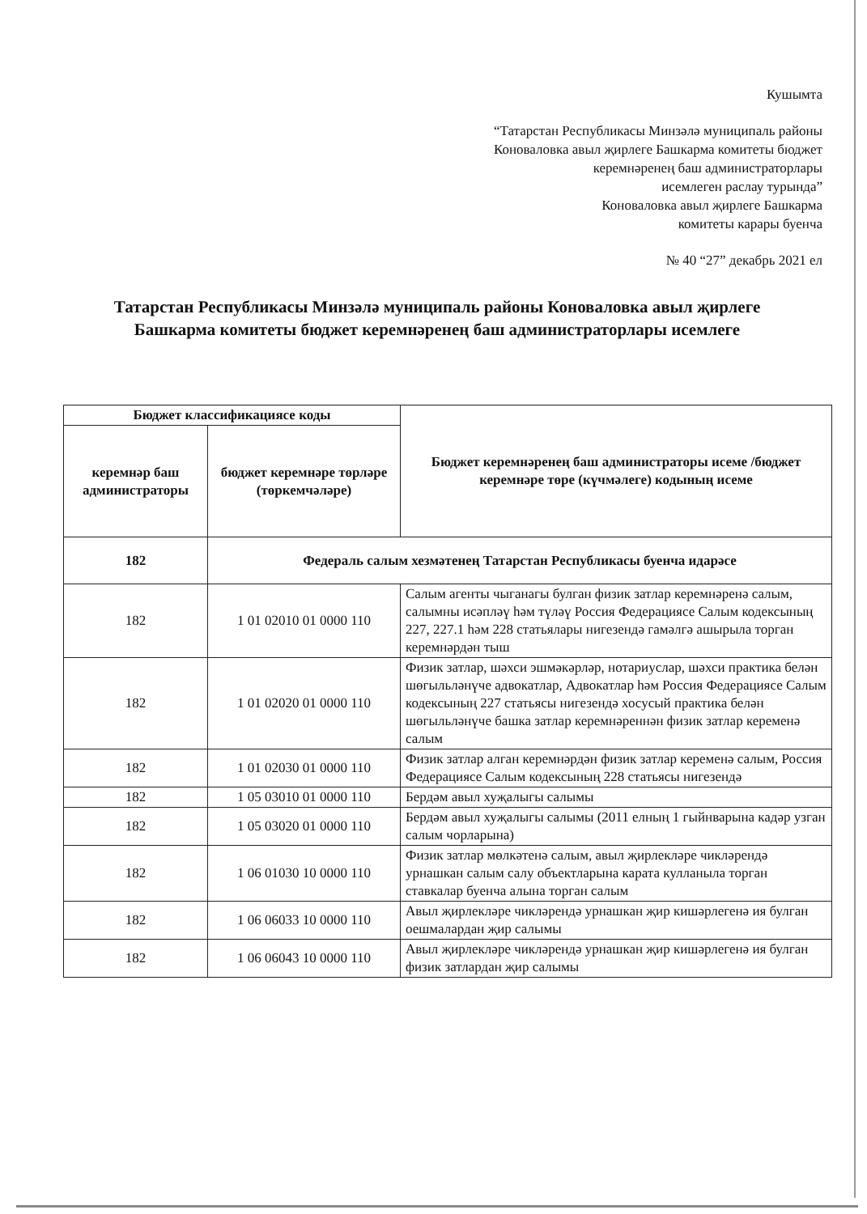Кушымта
“Татарстан Республикасы Минзәлә муниципаль районы
Коноваловка авыл җирлеге Башкарма комитеты бюджет
керемнәренең баш администраторлары
исемлеген раслау турында”
Коноваловка авыл җирлеге Башкарма
комитеты карары буенча
№ 40 “27” декабрь 2021 ел
Татарстан Республикасы Минзәлә муниципаль районы Коноваловка авыл җирлеге Башкарма комитеты бюджет керемнәренең баш администраторлары исемлеге
| Бюджет классификациясе коды | | Бюджет керемнәренең баш администраторы исеме /бюджет керемнәре төре (күчмәлеге) кодының исеме |
| --- | --- | --- |
| керемнәр баш администраторы | бюджет керемнәре төрләре (төркемчәләре) | |
| 182 | Федераль салым хезмәтенең Татарстан Республикасы буенча идарәсе | |
| 182 | 1 01 02010 01 0000 110 | Салым агенты чыганагы булган физик затлар керемнәренә салым, салымны исәпләү һәм түләү Россия Федерациясе Салым кодексының 227, 227.1 һәм 228 статьялары нигезендә гамәлгә ашырыла торган керемнәрдән тыш |
| 182 | 1 01 02020 01 0000 110 | Физик затлар, шәхси эшмәкәрләр, нотариуслар, шәхси практика белән шөгыльләнүче адвокатлар, Адвокатлар һәм Россия Федерациясе Салым кодексының 227 статьясы нигезендә хосусый практика белән шөгыльләнүче башка затлар керемнәреннән физик затлар кеременә салым |
| 182 | 1 01 02030 01 0000 110 | Физик затлар алган керемнәрдән физик затлар кеременә салым, Россия Федерациясе Салым кодексының 228 статьясы нигезендә |
| 182 | 1 05 03010 01 0000 110 | Бердәм авыл хуҗалыгы салымы |
| 182 | 1 05 03020 01 0000 110 | Бердәм авыл хуҗалыгы салымы (2011 елның 1 гыйнварына кадәр узган салым чорларына) |
| 182 | 1 06 01030 10 0000 110 | Физик затлар мөлкәтенә салым, авыл җирлекләре чикләрендә урнашкан салым салу объектларына карата кулланыла торган ставкалар буенча алына торган салым |
| 182 | 1 06 06033 10 0000 110 | Авыл җирлекләре чикләрендә урнашкан җир кишәрлегенә ия булган оешмалардан җир салымы |
| 182 | 1 06 06043 10 0000 110 | Авыл җирлекләре чикләрендә урнашкан җир кишәрлегенә ия булган физик затлардан җир салымы |